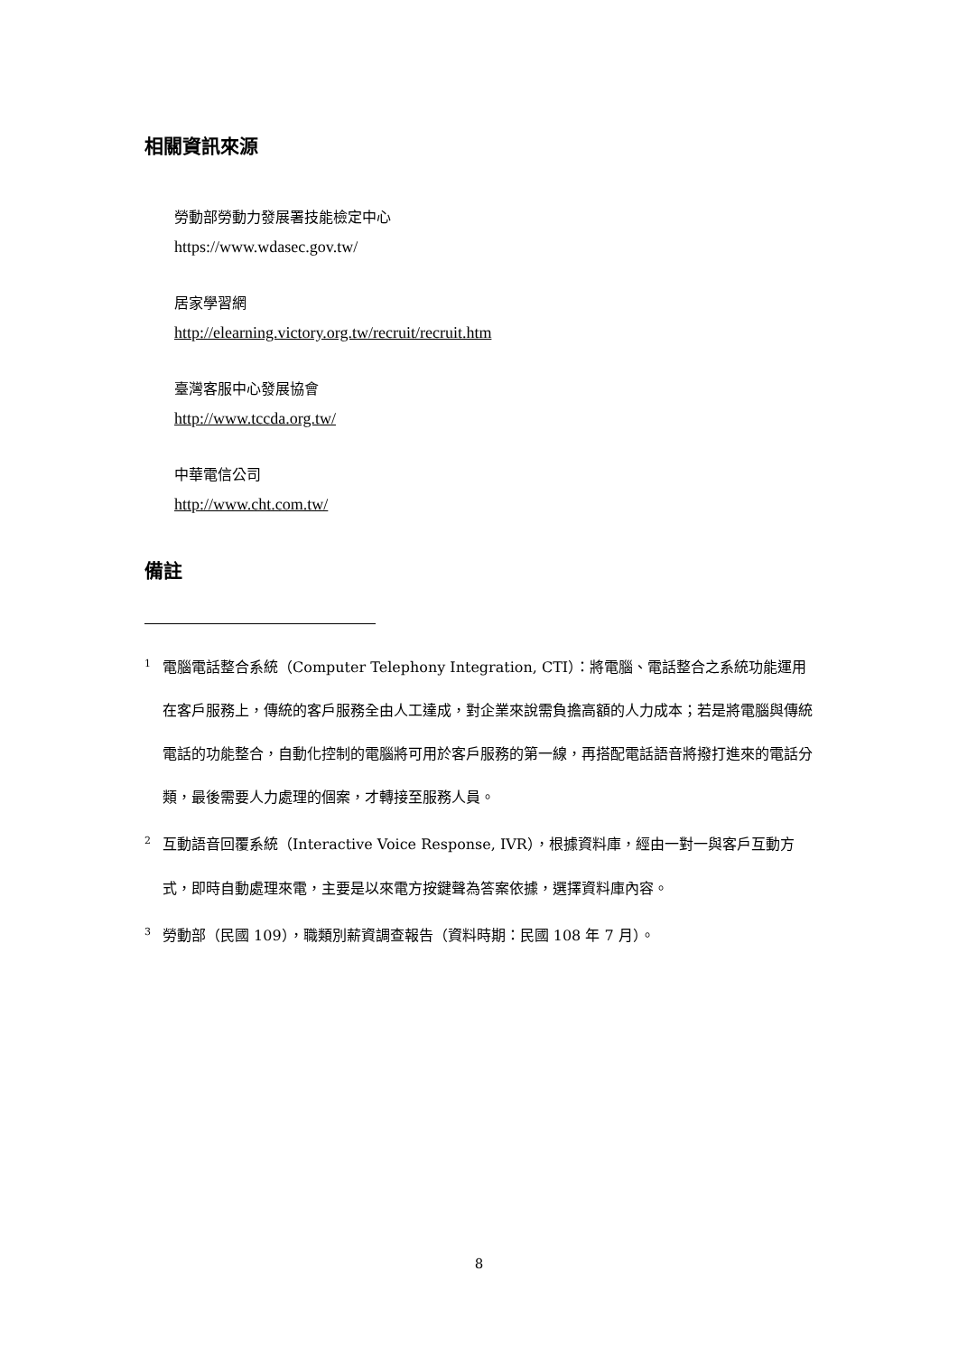相關資訊來源
勞動部勞動力發展署技能檢定中心
https://www.wdasec.gov.tw/
居家學習網
http://elearning.victory.org.tw/recruit/recruit.htm
臺灣客服中心發展協會
http://www.tccda.org.tw/
中華電信公司
http://www.cht.com.tw/
備註
<sup>1</sup> 電腦電話整合系統（Computer Telephony Integration, CTI）：將電腦、電話整合之系統功能運用在客戶服務上，傳統的客戶服務全由人工達成，對企業來說需負擔高額的人力成本；若是將電腦與傳統電話的功能整合，自動化控制的電腦將可用於客戶服務的第一線，再搭配電話語音將撥打進來的電話分類，最後需要人力處理的個案，才轉接至服務人員。
<sup>2</sup> 互動語音回覆系統（Interactive Voice Response, IVR），根據資料庫，經由一對一與客戶互動方式，即時自動處理來電，主要是以來電方按鍵聲為答案依據，選擇資料庫內容。
<sup>3</sup> 勞動部（民國 109），職類別薪資調查報告（資料時期：民國 108 年 7 月）。
8